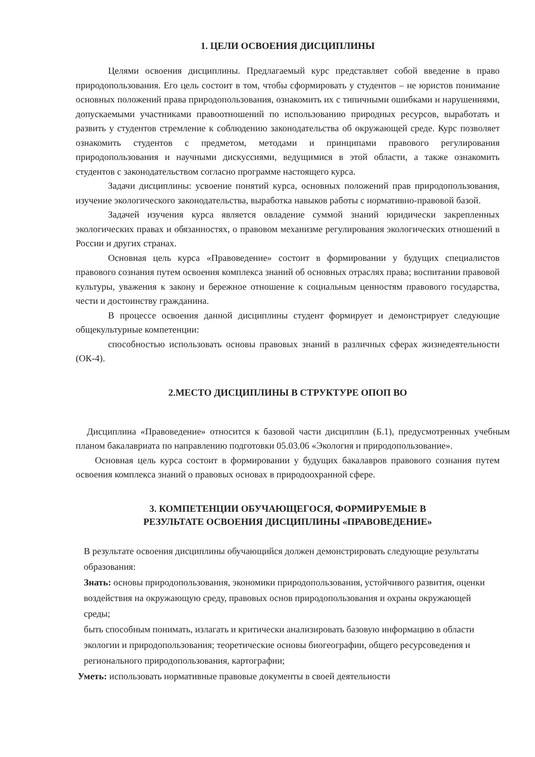1. ЦЕЛИ ОСВОЕНИЯ ДИСЦИПЛИНЫ
Целями освоения дисциплины. Предлагаемый курс представляет собой введение в право природопользования. Его цель состоит в том, чтобы сформировать у студентов – не юристов понимание основных положений права природопользования, ознакомить их с типичными ошибками и нарушениями, допускаемыми участниками правоотношений по использованию природных ресурсов, выработать и развить у студентов стремление к соблюдению законодательства об окружающей среде. Курс позволяет ознакомить студентов с предметом, методами и принципами правового регулирования природопользования и научными дискуссиями, ведущимися в этой области, а также ознакомить студентов с законодательством согласно программе настоящего курса.
Задачи дисциплины: усвоение понятий курса, основных положений прав природопользования, изучение экологического законодательства, выработка навыков работы с нормативно-правовой базой.
Задачей изучения курса является овладение суммой знаний юридически закрепленных экологических правах и обязанностях, о правовом механизме регулирования экологических отношений в России и других странах.
Основная цель курса «Правоведение» состоит в формировании у будущих специалистов правового сознания путем освоения комплекса знаний об основных отраслях права; воспитании правовой культуры, уважения к закону и бережное отношение к социальным ценностям правового государства, чести и достоинству гражданина.
В процессе освоения данной дисциплины студент формирует и демонстрирует следующие общекультурные компетенции:
способностью использовать основы правовых знаний в различных сферах жизнедеятельности (ОК-4).
2.МЕСТО ДИСЦИПЛИНЫ В СТРУКТУРЕ ОПОП ВО
Дисциплина «Правоведение» относится к базовой части дисциплин (Б.1), предусмотренных учебным планом бакалавриата по направлению подготовки 05.03.06 «Экология и природопользование».
Основная цель курса состоит в формировании у будущих бакалавров правового сознания путем освоения комплекса знаний о правовых основах в природоохранной сфере.
3. КОМПЕТЕНЦИИ ОБУЧАЮЩЕГОСЯ, ФОРМИРУЕМЫЕ В
РЕЗУЛЬТАТЕ ОСВОЕНИЯ ДИСЦИПЛИНЫ «ПРАВОВЕДЕНИЕ»
В результате освоения дисциплины обучающийся должен демонстрировать следующие результаты образования:
Знать: основы природопользования, экономики природопользования, устойчивого развития, оценки воздействия на окружающую среду, правовых основ природопользования и охраны окружающей среды;
быть способным понимать, излагать и критически анализировать базовую информацию в области экологии и природопользования; теоретические основы биогеографии, общего ресурсоведения и регионального природопользования, картографии;
Уметь: использовать нормативные правовые документы в своей деятельности